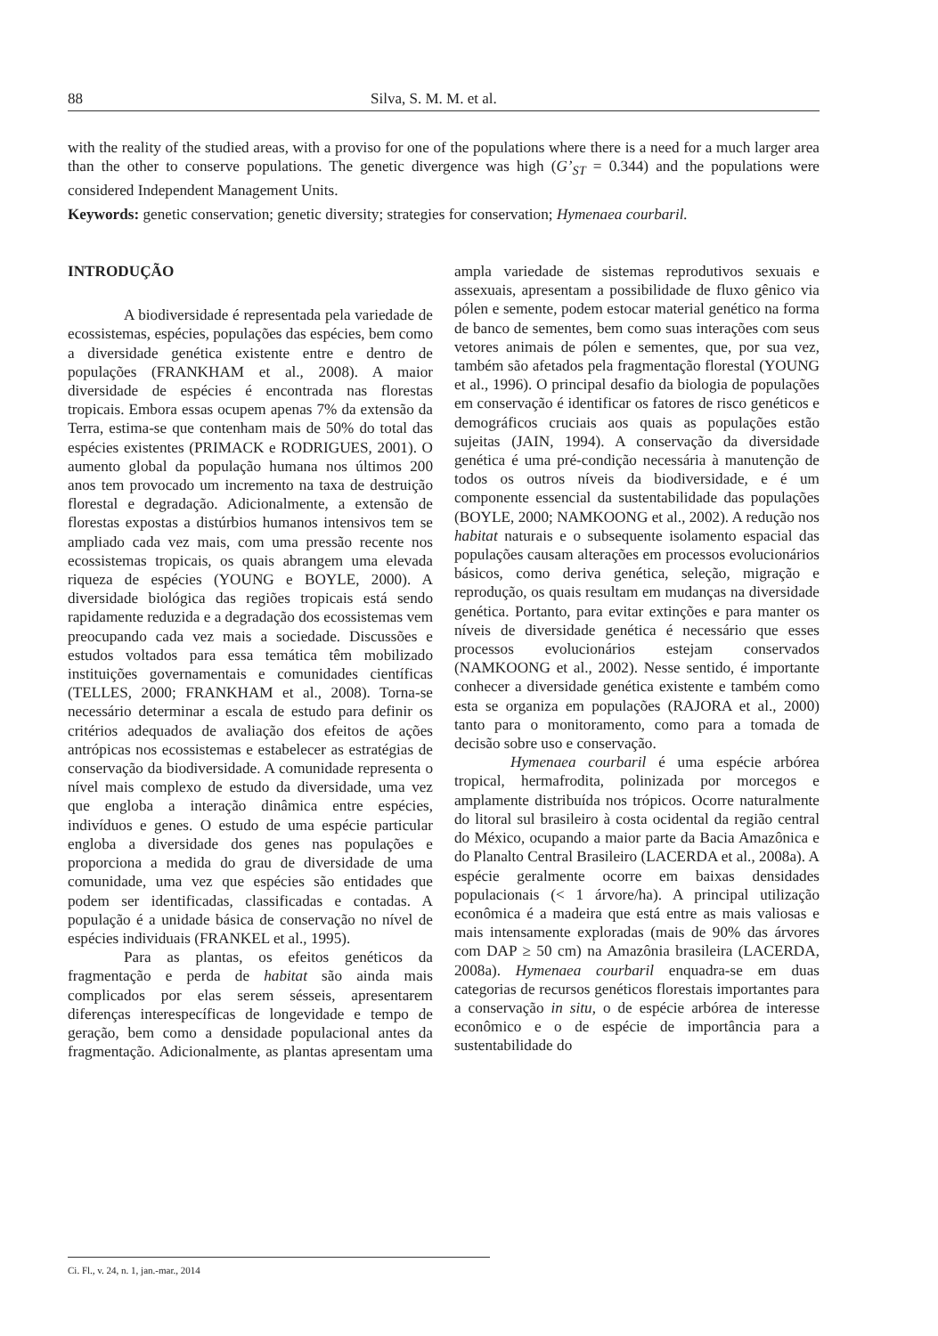88 Silva, S. M. M. et al.
with the reality of the studied areas, with a proviso for one of the populations where there is a need for a much larger area than the other to conserve populations. The genetic divergence was high (G’<sub>ST</sub> = 0.344) and the populations were considered Independent Management Units.
Keywords: genetic conservation; genetic diversity; strategies for conservation; Hymenaea courbaril.
INTRODUÇÃO
A biodiversidade é representada pela variedade de ecossistemas, espécies, populações das espécies, bem como a diversidade genética existente entre e dentro de populações (FRANKHAM et al., 2008). A maior diversidade de espécies é encontrada nas florestas tropicais. Embora essas ocupem apenas 7% da extensão da Terra, estima-se que contenham mais de 50% do total das espécies existentes (PRIMACK e RODRIGUES, 2001). O aumento global da população humana nos últimos 200 anos tem provocado um incremento na taxa de destruição florestal e degradação. Adicionalmente, a extensão de florestas expostas a distúrbios humanos intensivos tem se ampliado cada vez mais, com uma pressão recente nos ecossistemas tropicais, os quais abrangem uma elevada riqueza de espécies (YOUNG e BOYLE, 2000). A diversidade biológica das regiões tropicais está sendo rapidamente reduzida e a degradação dos ecossistemas vem preocupando cada vez mais a sociedade. Discussões e estudos voltados para essa temática têm mobilizado instituições governamentais e comunidades científicas (TELLES, 2000; FRANKHAM et al., 2008). Torna-se necessário determinar a escala de estudo para definir os critérios adequados de avaliação dos efeitos de ações antrópicas nos ecossistemas e estabelecer as estratégias de conservação da biodiversidade. A comunidade representa o nível mais complexo de estudo da diversidade, uma vez que engloba a interação dinâmica entre espécies, indivíduos e genes. O estudo de uma espécie particular engloba a diversidade dos genes nas populações e proporciona a medida do grau de diversidade de uma comunidade, uma vez que espécies são entidades que podem ser identificadas, classificadas e contadas. A população é a unidade básica de conservação no nível de espécies individuais (FRANKEL et al., 1995).
Para as plantas, os efeitos genéticos da fragmentação e perda de habitat são ainda mais complicados por elas serem sésseis, apresentarem diferenças interespecíficas de longevidade e tempo de geração, bem como a densidade populacional antes da fragmentação. Adicionalmente, as plantas apresentam uma ampla variedade de sistemas reprodutivos sexuais e assexuais, apresentam a possibilidade de fluxo gênico via pólen e semente, podem estocar material genético na forma de banco de sementes, bem como suas interações com seus vetores animais de pólen e sementes, que, por sua vez, também são afetados pela fragmentação florestal (YOUNG et al., 1996). O principal desafio da biologia de populações em conservação é identificar os fatores de risco genéticos e demográficos cruciais aos quais as populações estão sujeitas (JAIN, 1994). A conservação da diversidade genética é uma pré-condição necessária à manutenção de todos os outros níveis da biodiversidade, e é um componente essencial da sustentabilidade das populações (BOYLE, 2000; NAMKOONG et al., 2002). A redução nos habitat naturais e o subsequente isolamento espacial das populações causam alterações em processos evolucionários básicos, como deriva genética, seleção, migração e reprodução, os quais resultam em mudanças na diversidade genética. Portanto, para evitar extinções e para manter os níveis de diversidade genética é necessário que esses processos evolucionários estejam conservados (NAMKOONG et al., 2002). Nesse sentido, é importante conhecer a diversidade genética existente e também como esta se organiza em populações (RAJORA et al., 2000) tanto para o monitoramento, como para a tomada de decisão sobre uso e conservação.
Hymenaea courbaril é uma espécie arbórea tropical, hermafrodita, polinizada por morcegos e amplamente distribuída nos trópicos. Ocorre naturalmente do litoral sul brasileiro à costa ocidental da região central do México, ocupando a maior parte da Bacia Amazônica e do Planalto Central Brasileiro (LACERDA et al., 2008a). A espécie geralmente ocorre em baixas densidades populacionais (< 1 árvore/ha). A principal utilização econômica é a madeira que está entre as mais valiosas e mais intensamente exploradas (mais de 90% das árvores com DAP ≥ 50 cm) na Amazônia brasileira (LACERDA, 2008a). Hymenaea courbaril enquadra-se em duas categorias de recursos genéticos florestais importantes para a conservação in situ, o de espécie arbórea de interesse econômico e o de espécie de importância para a sustentabilidade do
Ci. Fl., v. 24, n. 1, jan.-mar., 2014